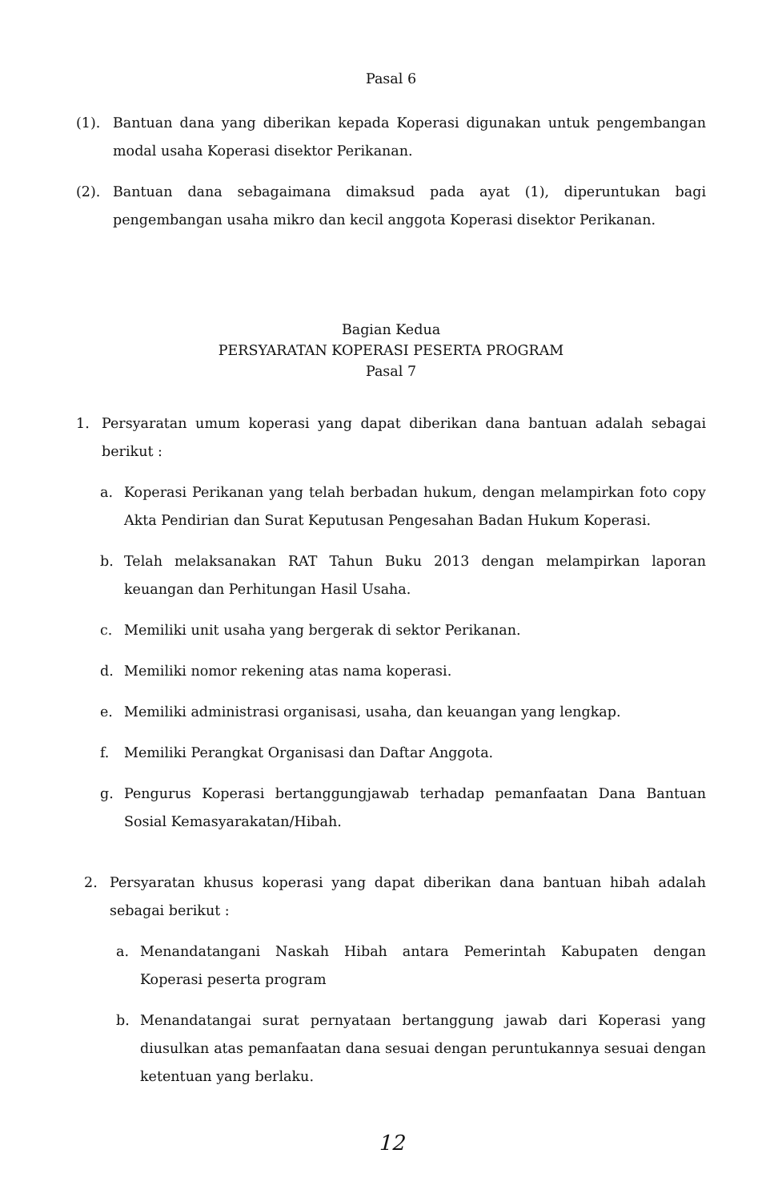Pasal 6
(1). Bantuan dana yang diberikan kepada Koperasi digunakan untuk pengembangan modal usaha Koperasi disektor Perikanan.
(2). Bantuan dana sebagaimana dimaksud pada ayat (1), diperuntukan bagi pengembangan usaha mikro dan kecil anggota Koperasi disektor Perikanan.
Bagian Kedua
PERSYARATAN KOPERASI PESERTA PROGRAM
Pasal 7
1. Persyaratan umum koperasi yang dapat diberikan dana bantuan adalah sebagai berikut :
a. Koperasi Perikanan yang telah berbadan hukum, dengan melampirkan foto copy Akta Pendirian dan Surat Keputusan Pengesahan Badan Hukum Koperasi.
b. Telah melaksanakan RAT Tahun Buku 2013 dengan melampirkan laporan keuangan dan Perhitungan Hasil Usaha.
c. Memiliki unit usaha yang bergerak di sektor Perikanan.
d. Memiliki nomor rekening atas nama koperasi.
e. Memiliki administrasi organisasi, usaha, dan keuangan yang lengkap.
f. Memiliki Perangkat Organisasi dan Daftar Anggota.
g. Pengurus Koperasi bertanggungjawab terhadap pemanfaatan Dana Bantuan Sosial Kemasyarakatan/Hibah.
2. Persyaratan khusus koperasi yang dapat diberikan dana bantuan hibah adalah sebagai berikut :
a. Menandatangani Naskah Hibah antara Pemerintah Kabupaten dengan Koperasi peserta program
b. Menandatangai surat pernyataan bertanggung jawab dari Koperasi yang diusulkan atas pemanfaatan dana sesuai dengan peruntukannya sesuai dengan ketentuan yang berlaku.
12